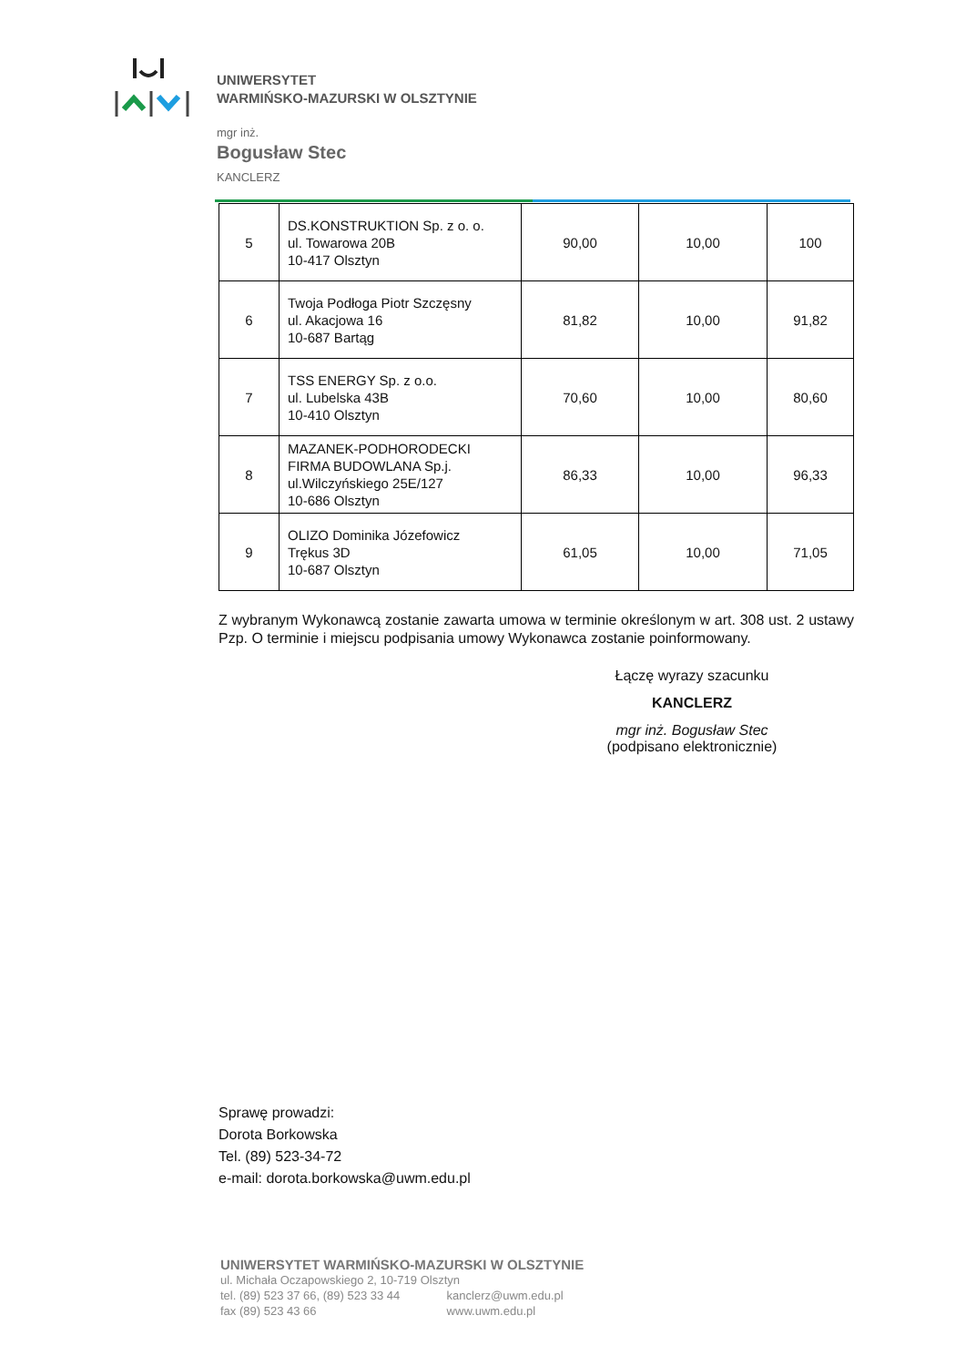UNIWERSYTET
WARMIŃSKO-MAZURSKI W OLSZTYNIE
mgr inż.
Bogusław Stec
KANCLERZ
| 5 | DS.KONSTRUKTION Sp. z o. o. ul. Towarowa 20B 10-417 Olsztyn | 90,00 | 10,00 | 100 |
| 6 | Twoja Podłoga Piotr Szczęsny ul. Akacjowa 16 10-687 Bartąg | 81,82 | 10,00 | 91,82 |
| 7 | TSS ENERGY Sp. z o.o. ul. Lubelska 43B 10-410 Olsztyn | 70,60 | 10,00 | 80,60 |
| 8 | MAZANEK-PODHORODECKI FIRMA BUDOWLANA Sp.j. ul.Wilczyńskiego 25E/127 10-686 Olsztyn | 86,33 | 10,00 | 96,33 |
| 9 | OLIZO Dominika Józefowicz Trękus 3D 10-687 Olsztyn | 61,05 | 10,00 | 71,05 |
Z wybranym Wykonawcą zostanie zawarta umowa w terminie określonym w art. 308 ust. 2 ustawy Pzp. O terminie i miejscu podpisania umowy Wykonawca zostanie poinformowany.
Łączę wyrazy szacunku
KANCLERZ
mgr inż. Bogusław Stec
(podpisano elektronicznie)
Sprawę prowadzi:
Dorota Borkowska
Tel. (89) 523-34-72
e-mail: dorota.borkowska@uwm.edu.pl
UNIWERSYTET WARMIŃSKO-MAZURSKI W OLSZTYNIE
ul. Michała Oczapowskiego 2, 10-719 Olsztyn
tel. (89) 523 37 66, (89) 523 33 44 kanclerz@uwm.edu.pl
fax (89) 523 43 66 www.uwm.edu.pl